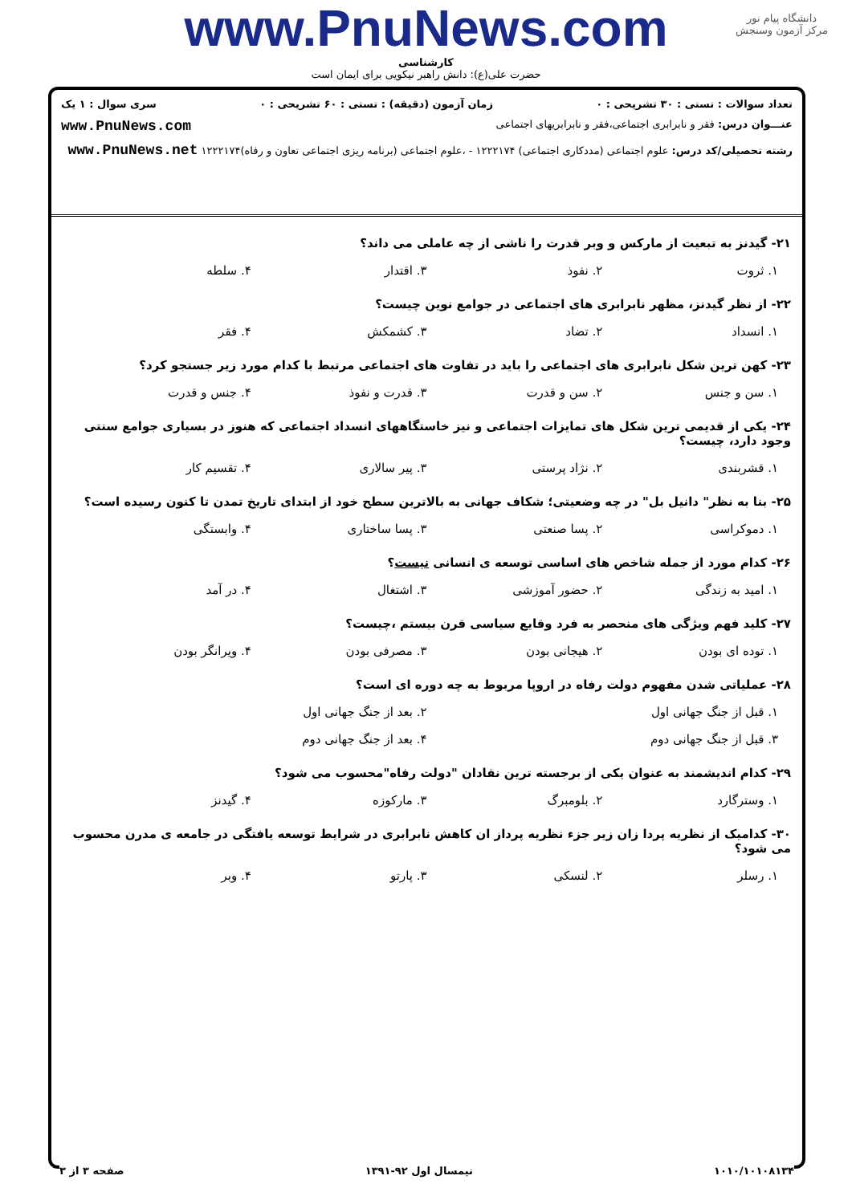دانشگاه پیام نور
مرکز آزمون وسنجش
www.PnuNews.com
کارشناسی
حضرت علی(ع): دانش راهبر نیکویی برای ایمان است
تعداد سوالات : تستی : ۳۰ تشریحی : ۰ زمان آزمون (دقیقه) : تستی : ۶۰ تشریحی : ۰ سری سوال : ۱ یک
عنـــوان درس: فقر و نابرابری اجتماعی،فقر و نابرابریهای اجتماعی www.PnuNews.com
رشته تحصیلی/کد درس: علوم اجتماعی (مددکاری اجتماعی) ۱۲۲۲۱۷۴ - ،علوم اجتماعی (برنامه ریزی اجتماعی تعاون و رفاه)۱۲۲۲۱۷۴ www.PnuNews.net
۲۱- گیدنز به تبعیت از مارکس و وبر قدرت را ناشی از چه عاملی می داند؟
۱. ثروت ۲. نفوذ ۳. اقتدار ۴. سلطه
۲۲- از نظر گیدنز، مظهر نابرابری های اجتماعی در جوامع نوین چیست؟
۱. انسداد ۲. تضاد ۳. کشمکش ۴. فقر
۲۳- کهن ترین شکل نابرابری های اجتماعی را باید در تفاوت های اجتماعی مرتبط با کدام مورد زیر جستجو کرد؟
۱. سن و جنس ۲. سن و قدرت ۳. قدرت و نفوذ ۴. جنس و قدرت
۲۴- یکی از قدیمی ترین شکل های تمایزات اجتماعی و نیز خاستگاههای انسداد اجتماعی که هنوز در بسیاری جوامع سنتی وجود دارد، چیست؟
۱. قشربندی ۲. نژاد پرستی ۳. پیر سالاری ۴. تقسیم کار
۲۵- بنا به نظر" دانیل بل" در چه وضعیتی؛ شکاف جهانی به بالاترین سطح خود از ابتدای تاریخ تمدن تا کنون رسیده است؟
۱. دموکراسی ۲. پسا صنعتی ۳. پسا ساختاری ۴. وابستگی
۲۶- کدام مورد از جمله شاخص های اساسی توسعه ی انسانی نیست؟
۱. امید به زندگی ۲. حضور آموزشی ۳. اشتغال ۴. در آمد
۲۷- کلید فهم ویژگی های منحصر به فرد وقایع سیاسی قرن بیستم ،چیست؟
۱. توده ای بودن ۲. هیجانی بودن ۳. مصرفی بودن ۴. ویرانگر بودن
۲۸- عملیاتی شدن مفهوم دولت رفاه در اروپا مربوط به چه دوره ای است؟
۱. قبل از جنگ جهانی اول ۲. بعد از جنگ جهانی اول
۳. قبل از جنگ جهانی دوم ۴. بعد از جنگ جهانی دوم
۲۹- کدام اندیشمند به عنوان یکی از برجسته ترین نقادان "دولت رفاه"محسوب می شود؟
۱. وسترگارد ۲. بلومبرگ ۳. مارکوزه ۴. گیدنز
۳۰- کدامیک از نظریه پردا زان زیر جزء نظریه پرداز ان کاهش نابرابری در شرایط توسعه یافتگی در جامعه ی مدرن محسوب می شود؟
۱. رسلر ۲. لنسکی ۳. پارتو ۴. وبر
۱۰۱۰/۱۰۱۰۸۱۳۴ نیمسال اول ۹۲-۱۳۹۱ صفحه ۳ از ۳